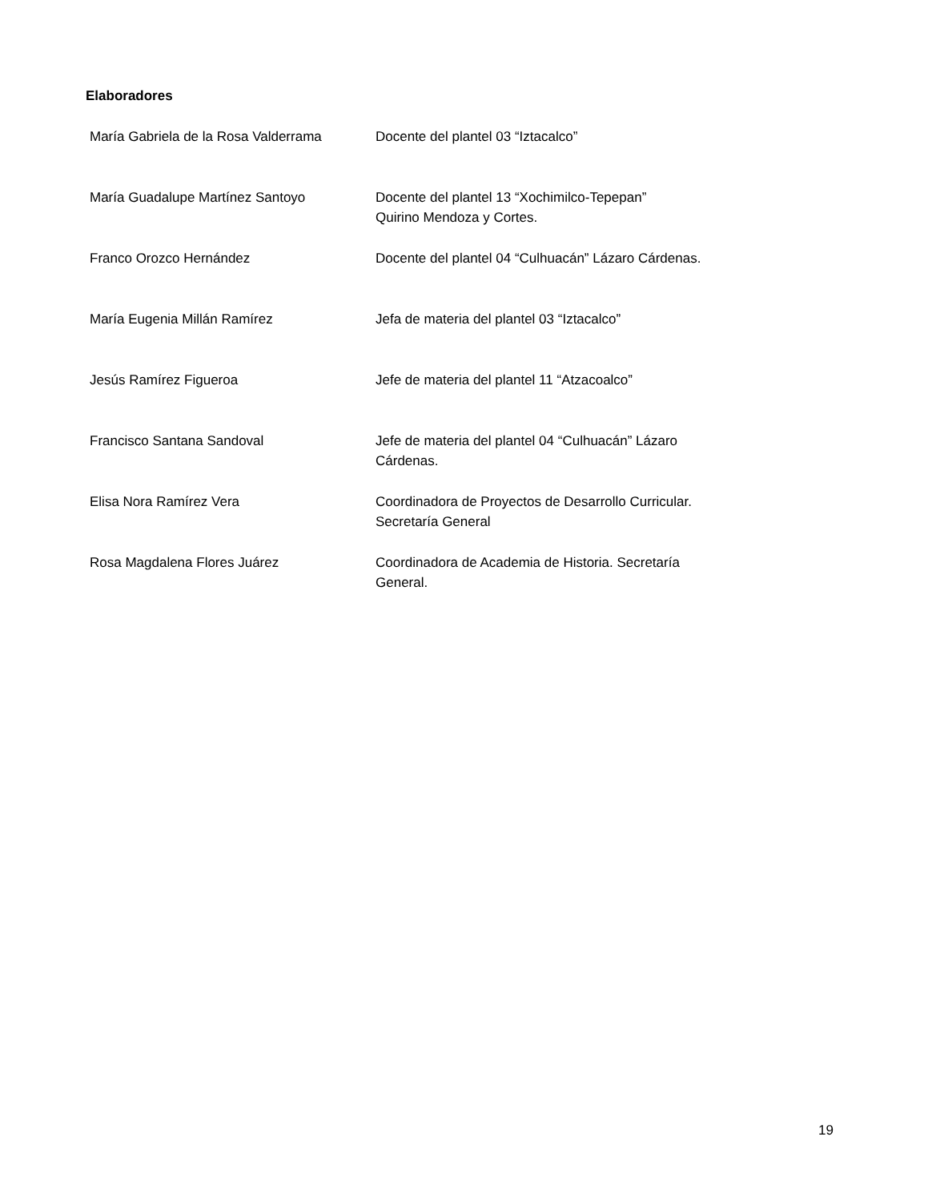Elaboradores
| María Gabriela de la Rosa Valderrama | Docente del plantel 03 “Iztacalco” |
| María Guadalupe Martínez Santoyo | Docente del plantel 13 “Xochimilco-Tepepan” Quirino Mendoza y Cortes. |
| Franco Orozco Hernández | Docente del plantel 04 “Culhuacán” Lázaro Cárdenas. |
| María Eugenia Millán Ramírez | Jefa de materia del plantel 03 “Iztacalco” |
| Jesús Ramírez Figueroa | Jefe de materia del plantel 11 “Atzacoalco” |
| Francisco Santana Sandoval | Jefe de materia del plantel 04 “Culhuacán” Lázaro Cárdenas. |
| Elisa Nora Ramírez Vera | Coordinadora de Proyectos de Desarrollo Curricular. Secretaría General |
| Rosa Magdalena Flores Juárez | Coordinadora de Academia de Historia. Secretaría General. |
19